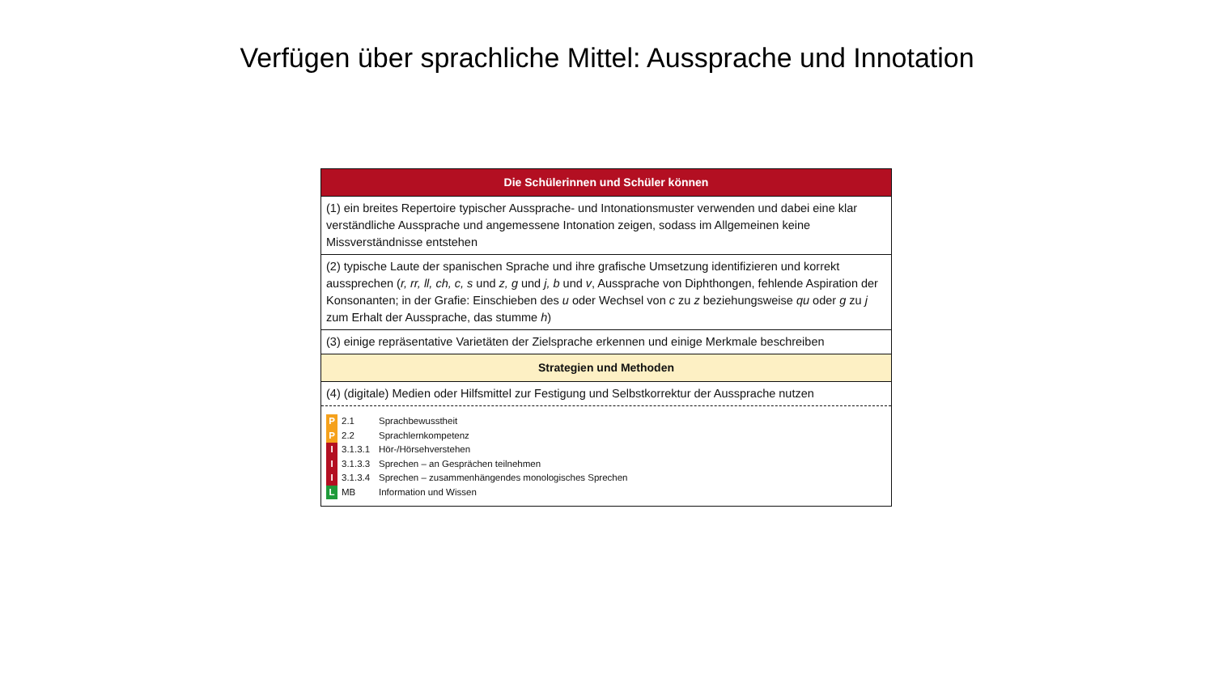Verfügen über sprachliche Mittel: Aussprache und Innotation
| Die Schülerinnen und Schüler können |
| --- |
| (1) ein breites Repertoire typischer Aussprache- und Intonationsmuster verwenden und dabei eine klar verständliche Aussprache und angemessene Intonation zeigen, sodass im Allgemeinen keine Missverständnisse entstehen |
| (2) typische Laute der spanischen Sprache und ihre grafische Umsetzung identifizieren und korrekt aussprechen ( r, rr, ll, ch, c, s und z, g und j, b und v , Aussprache von Diphthongen, fehlende Aspiration der Konsonanten; in der Grafie: Einschieben des u oder Wechsel von c zu z beziehungsweise qu oder g zu j zum Erhalt der Aussprache, das stumme h ) |
| (3) einige repräsentative Varietäten der Zielsprache erkennen und einige Merkmale beschreiben |
| Strategien und Methoden |
| (4) (digitale) Medien oder Hilfsmittel zur Festigung und Selbstkorrektur der Aussprache nutzen |
| P 2.1 Sprachbewusstheit P 2.2 Sprachlernkompetenz I 3.1.3.1 Hör-/Hörsehverstehen I 3.1.3.3 Sprechen – an Gesprächen teilnehmen I 3.1.3.4 Sprechen – zusammenhängendes monologisches Sprechen L MB Information und Wissen |